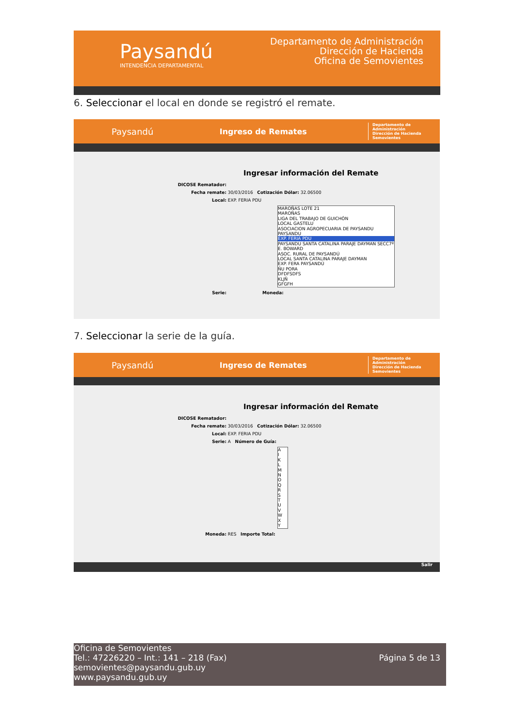Paysandú
INTENDENCIA DEPARTAMENTAL
Departamento de Administración
Dirección de Hacienda
Oficina de Semovientes
6. Seleccionar el local en donde se registró el remate.
Paysandú Ingreso de Remates
Departamento de Administración
Dirección de Hacienda
Semovientes
Ingresar información del Remate
DICOSE Rematador:
Fecha remate: 30/03/2016 Cotización Dólar: 32.06500
Local: EXP. FERIA PDU
MAROÑAS LOTE 21
MAROÑAS
LIGA DEL TRABAJO DE GUICHÓN
LOCAL GASTELU
ASOCIACION AGROPECUARIA DE PAYSANDU
PAYSANDU
EXP. FERIA PDU
PAYSANDU SANTA CATALINA PARAJE DAYMAN SECC7º
E. BOWARD
ASOC. RURAL DE PAYSANDÚ
LOCAL SANTA CATALINA PARAJE DAYMAN
EXP. FERA PAYSANDÚ
ÑU PORA
DFDFSDFS
KLJÑ
GFGFH
Serie: Moneda:
7. Seleccionar la serie de la guía.
Paysandú Ingreso de Remates
Departamento de Administración
Dirección de Hacienda
Semovientes
Ingresar información del Remate
DICOSE Rematador:
Fecha remate: 30/03/2016 Cotización Dólar: 32.06500
Local: EXP. FERIA PDU
Serie: A Número de Guía:
A
I
K
L
M
N
O
Q
R
S
T
U
V
W
X
Y
Moneda: RES Importe Total:
Salir
Oficina de Semovientes
Tel.: 47226220 – Int.: 141 – 218 (Fax)
semovientes@paysandu.gub.uy
www.paysandu.gub.uy
Página 5 de 13